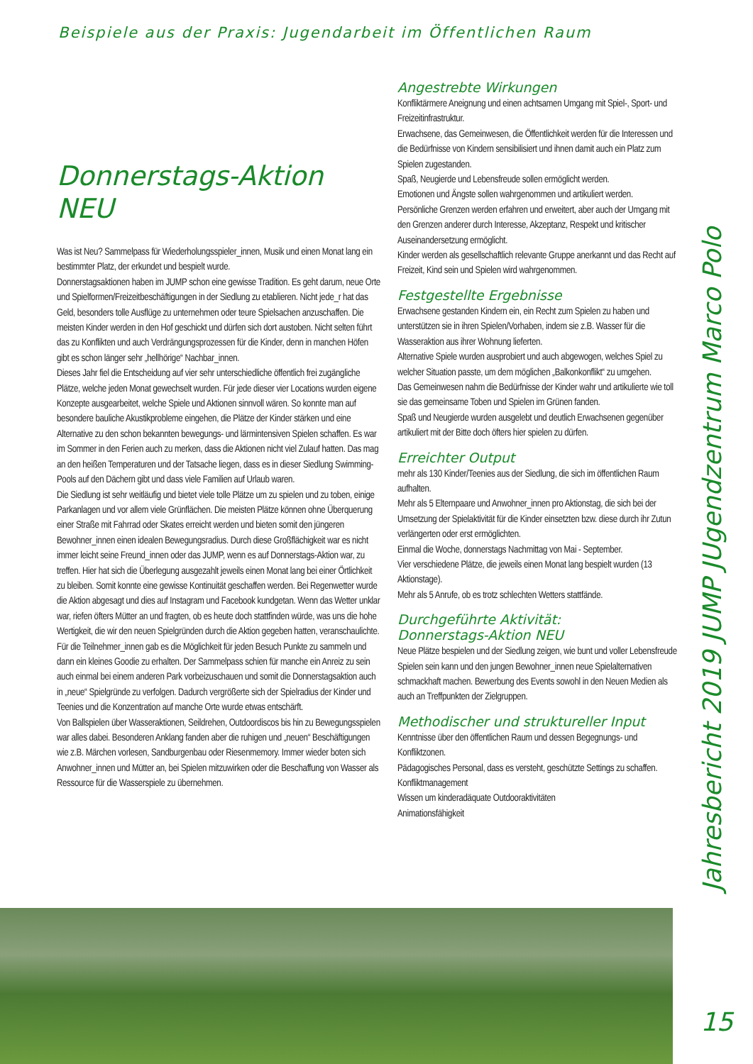Beispiele aus der Praxis: Jugendarbeit im Öffentlichen Raum
Donnerstags-Aktion NEU
Was ist Neu? Sammelpass für Wiederholungsspieler_innen, Musik und einen Monat lang ein bestimmter Platz, der erkundet und bespielt wurde.
Donnerstagsaktionen haben im JUMP schon eine gewisse Tradition. Es geht darum, neue Orte und Spielformen/Freizeitbeschäftigungen in der Siedlung zu etablieren. Nicht jede_r hat das Geld, besonders tolle Ausflüge zu unternehmen oder teure Spielsachen anzuschaffen. Die meisten Kinder werden in den Hof geschickt und dürfen sich dort austoben. Nicht selten führt das zu Konflikten und auch Verdrängungsprozessen für die Kinder, denn in manchen Höfen gibt es schon länger sehr „hellhörige“ Nachbar_innen.
Dieses Jahr fiel die Entscheidung auf vier sehr unterschiedliche öffentlich frei zugängliche Plätze, welche jeden Monat gewechselt wurden. Für jede dieser vier Locations wurden eigene Konzepte ausgearbeitet, welche Spiele und Aktionen sinnvoll wären. So konnte man auf besondere bauliche Akustikprobleme eingehen, die Plätze der Kinder stärken und eine Alternative zu den schon bekannten bewegungs- und lärmintensiven Spielen schaffen. Es war im Sommer in den Ferien auch zu merken, dass die Aktionen nicht viel Zulauf hatten. Das mag an den heißen Temperaturen und der Tatsache liegen, dass es in dieser Siedlung Swimming-Pools auf den Dächern gibt und dass viele Familien auf Urlaub waren.
Die Siedlung ist sehr weitläufig und bietet viele tolle Plätze um zu spielen und zu toben, einige Parkanlagen und vor allem viele Grünflächen. Die meisten Plätze können ohne Überquerung einer Straße mit Fahrrad oder Skates erreicht werden und bieten somit den jüngeren Bewohner_innen einen idealen Bewegungsradius. Durch diese Großflächigkeit war es nicht immer leicht seine Freund_innen oder das JUMP, wenn es auf Donnerstags-Aktion war, zu treffen. Hier hat sich die Überlegung ausgezahlt jeweils einen Monat lang bei einer Örtlichkeit zu bleiben. Somit konnte eine gewisse Kontinuität geschaffen werden. Bei Regenwetter wurde die Aktion abgesagt und dies auf Instagram und Facebook kundgetan. Wenn das Wetter unklar war, riefen öfters Mütter an und fragten, ob es heute doch stattfinden würde, was uns die hohe Wertigkeit, die wir den neuen Spielgründen durch die Aktion gegeben hatten, veranschaulichte.
Für die Teilnehmer_innen gab es die Möglichkeit für jeden Besuch Punkte zu sammeln und dann ein kleines Goodie zu erhalten. Der Sammelpass schien für manche ein Anreiz zu sein auch einmal bei einem anderen Park vorbeizuschauen und somit die Donnerstagsaktion auch in „neue“ Spielgründe zu verfolgen. Dadurch vergrößerte sich der Spielradius der Kinder und Teenies und die Konzentration auf manche Orte wurde etwas entschärft.
Von Ballspielen über Wasseraktionen, Seildrehen, Outdoordiscos bis hin zu Bewegungsspielen war alles dabei. Besonderen Anklang fanden aber die ruhigen und „neuen“ Beschäftigungen wie z.B. Märchen vorlesen, Sandburgenbau oder Riesenmemory. Immer wieder boten sich Anwohner_innen und Mütter an, bei Spielen mitzuwirken oder die Beschaffung von Wasser als Ressource für die Wasserspiele zu übernehmen.
Angestrebte Wirkungen
Konfliktärmere Aneignung und einen achtsamen Umgang mit Spiel-, Sport- und Freizeitinfrastruktur.
Erwachsene, das Gemeinwesen, die Öffentlichkeit werden für die Interessen und die Bedürfnisse von Kindern sensibilisiert und ihnen damit auch ein Platz zum Spielen zugestanden.
Spaß, Neugierde und Lebensfreude sollen ermöglicht werden.
Emotionen und Ängste sollen wahrgenommen und artikuliert werden.
Persönliche Grenzen werden erfahren und erweitert, aber auch der Umgang mit den Grenzen anderer durch Interesse, Akzeptanz, Respekt und kritischer Auseinandersetzung ermöglicht.
Kinder werden als gesellschaftlich relevante Gruppe anerkannt und das Recht auf Freizeit, Kind sein und Spielen wird wahrgenommen.
Festgestellte Ergebnisse
Erwachsene gestanden Kindern ein, ein Recht zum Spielen zu haben und unterstützen sie in ihren Spielen/Vorhaben, indem sie z.B. Wasser für die Wasseraktion aus ihrer Wohnung lieferten.
Alternative Spiele wurden ausprobiert und auch abgewogen, welches Spiel zu welcher Situation passte, um dem möglichen „Balkonkonflikt“ zu umgehen.
Das Gemeinwesen nahm die Bedürfnisse der Kinder wahr und artikulierte wie toll sie das gemeinsame Toben und Spielen im Grünen fanden.
Spaß und Neugierde wurden ausgelebt und deutlich Erwachsenen gegenüber artikuliert mit der Bitte doch öfters hier spielen zu dürfen.
Erreichter Output
mehr als 130 Kinder/Teenies aus der Siedlung, die sich im öffentlichen Raum aufhalten.
Mehr als 5 Elternpaare und Anwohner_innen pro Aktionstag, die sich bei der Umsetzung der Spielaktivität für die Kinder einsetzten bzw. diese durch ihr Zutun verlängerten oder erst ermöglichten.
Einmal die Woche, donnerstags Nachmittag von Mai - September.
Vier verschiedene Plätze, die jeweils einen Monat lang bespielt wurden (13 Aktionstage).
Mehr als 5 Anrufe, ob es trotz schlechten Wetters stattfände.
Durchgeführte Aktivität:
Donnerstags-Aktion NEU
Neue Plätze bespielen und der Siedlung zeigen, wie bunt und voller Lebensfreude Spielen sein kann und den jungen Bewohner_innen neue Spielalternativen schmackhaft machen. Bewerbung des Events sowohl in den Neuen Medien als auch an Treffpunkten der Zielgruppen.
Methodischer und struktureller Input
Kenntnisse über den öffentlichen Raum und dessen Begegnungs- und Konfliktzonen.
Pädagogisches Personal, dass es versteht, geschützte Settings zu schaffen.
Konfliktmanagement
Wissen um kinderadäquate Outdooraktivitäten
Animationsfähigkeit
Jahresbericht 2019 JUMP JUgendzentrum Marco Polo
15